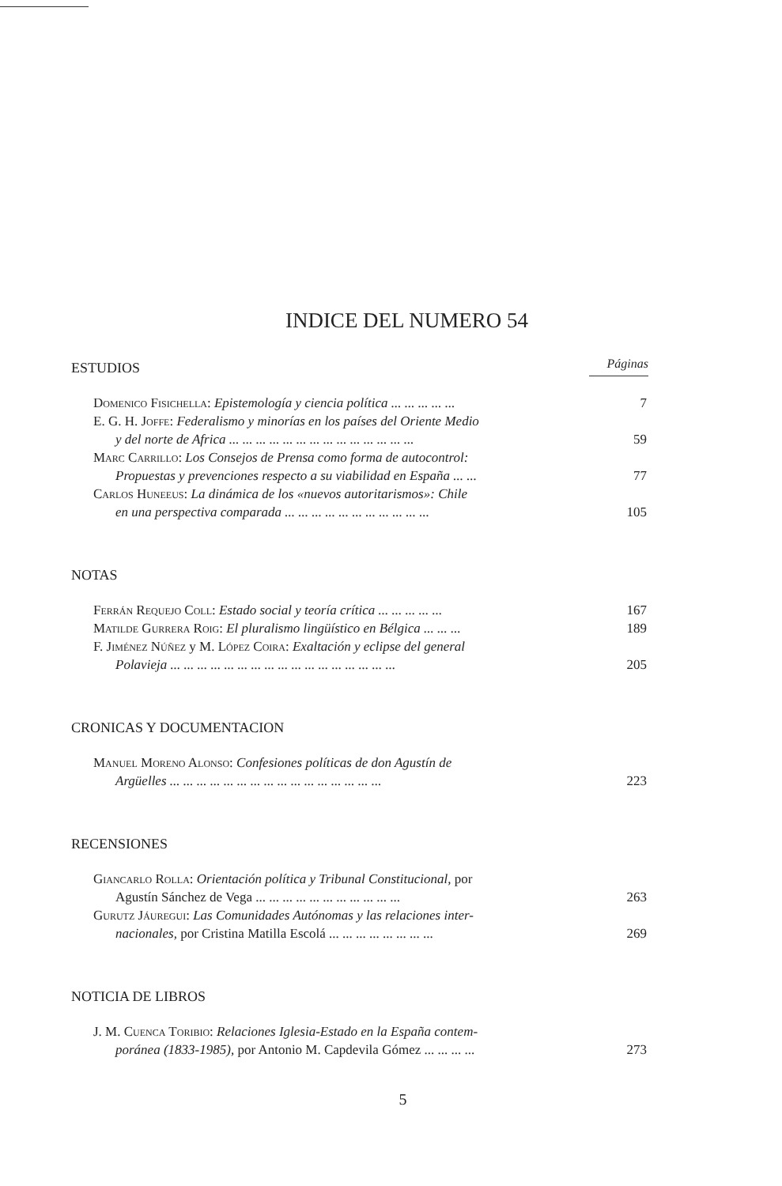INDICE DEL NUMERO 54
ESTUDIOS
Páginas
Domenico Fisichella: Epistemología y ciencia política ... ... ... ... ...
7
E. G. H. Joffe: Federalismo y minorías en los países del Oriente Medio
y del norte de Africa ... ... ... ... ... ... ... ... ... ... ... ... ... ...
59
Marc Carrillo: Los Consejos de Prensa como forma de autocontrol:
Propuestas y prevenciones respecto a su viabilidad en España ... ...
77
Carlos Huneeus: La dinámica de los «nuevos autoritarismos»: Chile
en una perspectiva comparada ... ... ... ... ... ... ... ... ... ... ...
105
NOTAS
Ferrán Requejo Coll: Estado social y teoría crítica ... ... ... ... ...
167
Matilde Gurrera Roig: El pluralismo lingüístico en Bélgica ... ... ...
189
F. Jiménez Núñez y M. López Coira: Exaltación y eclipse del general
Polavieja ... ... ... ... ... ... ... ... ... ... ... ... ... ... ... ... ...
205
CRONICAS Y DOCUMENTACION
Manuel Moreno Alonso: Confesiones políticas de don Agustín de
Argüelles ... ... ... ... ... ... ... ... ... ... ... ... ... ... ... ...
223
RECENSIONES
Giancarlo Rolla: Orientación política y Tribunal Constitucional, por
Agustín Sánchez de Vega ... ... ... ... ... ... ... ... ... ... ...
263
Gurutz Jáuregui: Las Comunidades Autónomas y las relaciones inter-
nacionales, por Cristina Matilla Escolá ... ... ... ... ... ... ... ...
269
NOTICIA DE LIBROS
J. M. Cuenca Toribio: Relaciones Iglesia-Estado en la España contem-
poránea (1833-1985), por Antonio M. Capdevila Gómez ... ... ... ...
273
5